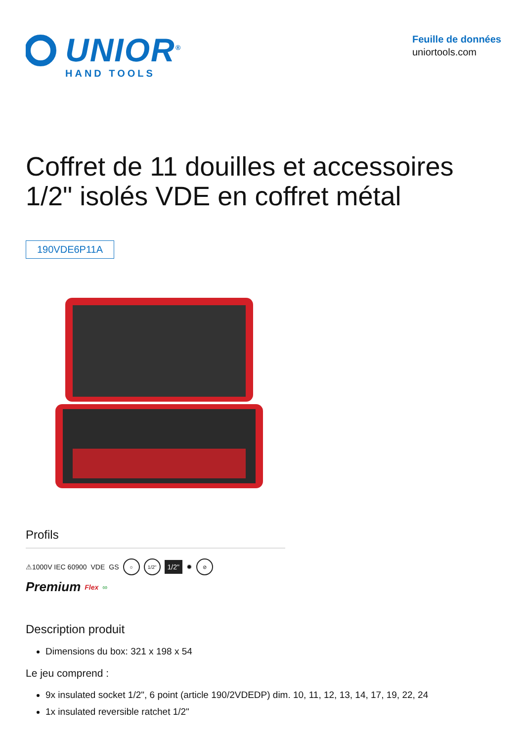UNIOR<sup>®</sup>
HAND TOOLS
Feuille de données
uniortools.com
Coffret de 11 douilles et accessoires 1/2" isolés VDE en coffret métal
190VDE6P11A
Profils
⚠1000V IEC 60900 VDE GS ○ 1/2" 1/2" ✹ ⊘ Premium Flex ∞
Description produit
Dimensions du box: 321 x 198 x 54
Le jeu comprend :
9x insulated socket 1/2", 6 point (article 190/2VDEDP) dim. 10, 11, 12, 13, 14, 17, 19, 22, 24
1x insulated reversible ratchet 1/2"